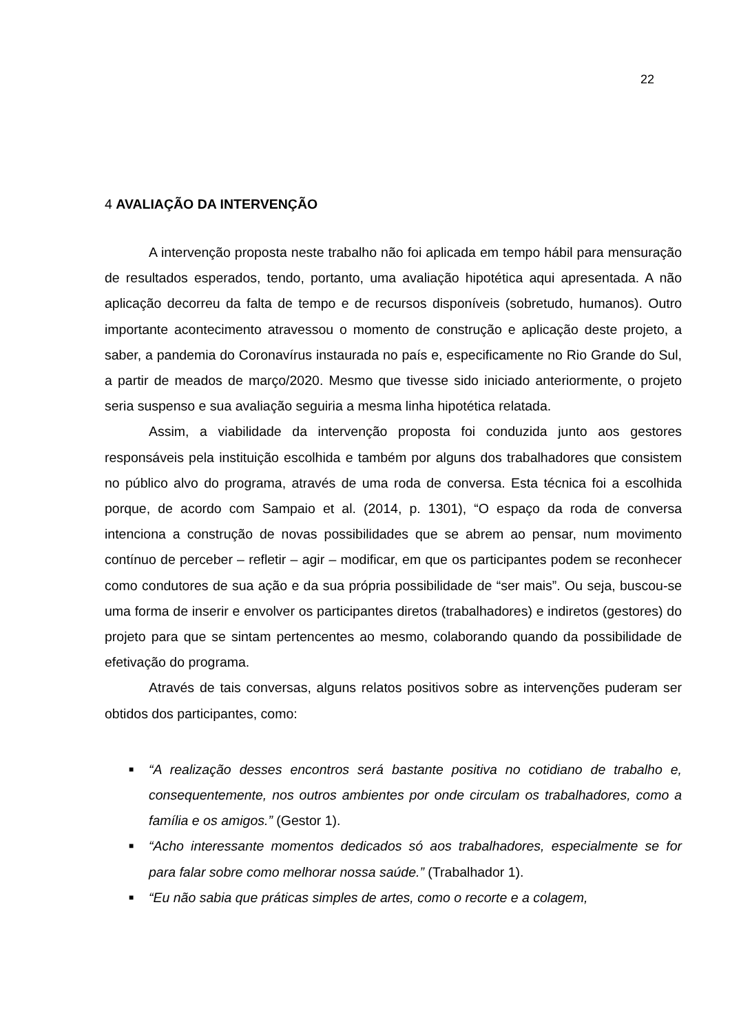22
4 AVALIAÇÃO DA INTERVENÇÃO
A intervenção proposta neste trabalho não foi aplicada em tempo hábil para mensuração de resultados esperados, tendo, portanto, uma avaliação hipotética aqui apresentada. A não aplicação decorreu da falta de tempo e de recursos disponíveis (sobretudo, humanos). Outro importante acontecimento atravessou o momento de construção e aplicação deste projeto, a saber, a pandemia do Coronavírus instaurada no país e, especificamente no Rio Grande do Sul, a partir de meados de março/2020. Mesmo que tivesse sido iniciado anteriormente, o projeto seria suspenso e sua avaliação seguiria a mesma linha hipotética relatada.
Assim, a viabilidade da intervenção proposta foi conduzida junto aos gestores responsáveis pela instituição escolhida e também por alguns dos trabalhadores que consistem no público alvo do programa, através de uma roda de conversa. Esta técnica foi a escolhida porque, de acordo com Sampaio et al. (2014, p. 1301), “O espaço da roda de conversa intenciona a construção de novas possibilidades que se abrem ao pensar, num movimento contínuo de perceber – refletir – agir – modificar, em que os participantes podem se reconhecer como condutores de sua ação e da sua própria possibilidade de “ser mais”. Ou seja, buscou-se uma forma de inserir e envolver os participantes diretos (trabalhadores) e indiretos (gestores) do projeto para que se sintam pertencentes ao mesmo, colaborando quando da possibilidade de efetivação do programa.
Através de tais conversas, alguns relatos positivos sobre as intervenções puderam ser obtidos dos participantes, como:
■ “A realização desses encontros será bastante positiva no cotidiano de trabalho e, consequentemente, nos outros ambientes por onde circulam os trabalhadores, como a família e os amigos.” (Gestor 1).
■ “Acho interessante momentos dedicados só aos trabalhadores, especialmente se for para falar sobre como melhorar nossa saúde.” (Trabalhador 1).
■ “Eu não sabia que práticas simples de artes, como o recorte e a colagem,